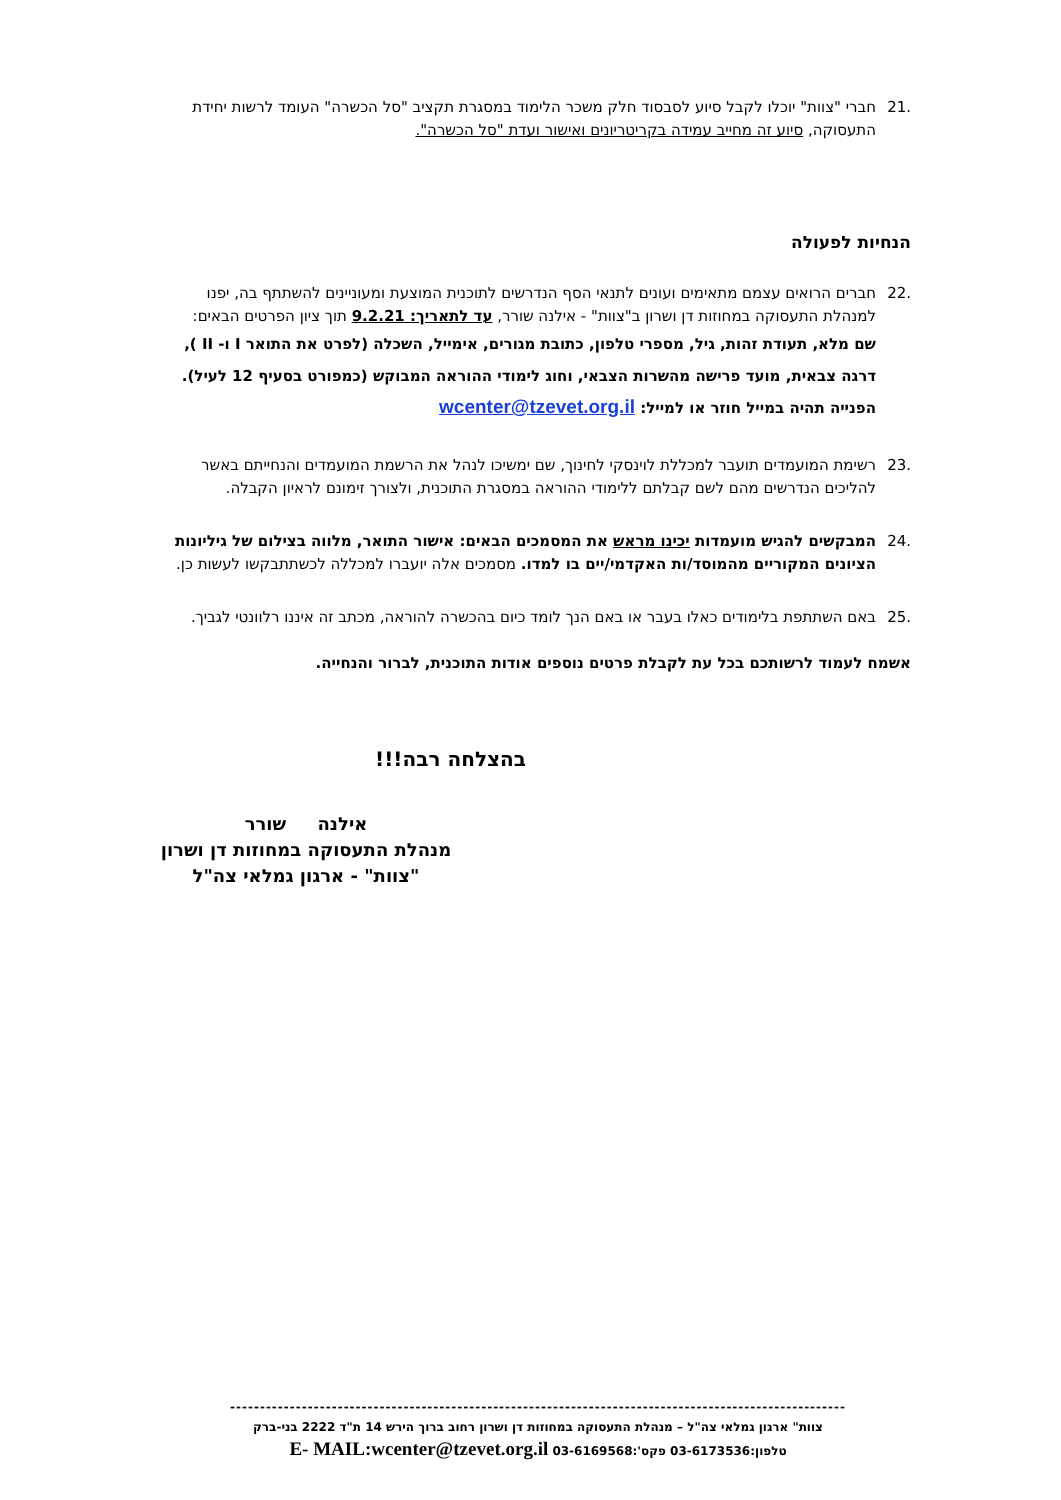.21 חברי "צוות" יוכלו לקבל סיוע לסבסוד חלק משכר הלימוד במסגרת תקציב "סל הכשרה" העומד לרשות יחידת התעסוקה, סיוע זה מחייב עמידה בקריטריונים ואישור ועדת "סל הכשרה".
הנחיות לפעולה
.22 חברים הרואים עצמם מתאימים ועונים לתנאי הסף הנדרשים לתוכנית המוצעת ומעוניינים להשתתף בה, יפנו למנהלת התעסוקה במחוזות דן ושרון ב"צוות" - אילנה שורר, עד לתאריך: 9.2.21 תוך ציון הפרטים הבאים:
שם מלא, תעודת זהות, גיל, מספרי טלפון, כתובת מגורים, אימייל, השכלה (לפרט את התואר I ו- II ), דרגה צבאית, מועד פרישה מהשרות הצבאי, וחוג לימודי ההוראה המבוקש (כמפורט בסעיף 12 לעיל). הפנייה תהיה במייל חוזר או למייל: wcenter@tzevet.org.il
.23 רשימת המועמדים תועבר למכללת לוינסקי לחינוך, שם ימשיכו לנהל את הרשמת המועמדים והנחייתם באשר להליכים הנדרשים מהם לשם קבלתם ללימודי ההוראה במסגרת התוכנית, ולצורך זימונם לראיון הקבלה.
.24 המבקשים להגיש מועמדות יכינו מראש את המסמכים הבאים: אישור התואר, מלווה בצילום של גיליונות הציונים המקוריים מהמוסד/ות האקדמי/יים בו למדו. מסמכים אלה יועברו למכללה לכשתתבקשו לעשות כן.
.25 באם השתתפת בלימודים כאלו בעבר או באם הנך לומד כיום בהכשרה להוראה, מכתב זה איננו רלוונטי לגביך.
אשמח לעמוד לרשותכם בכל עת לקבלת פרטים נוספים אודות התוכנית, לברור והנחייה.
בהצלחה רבה!!!
אילנה שורר
מנהלת התעסוקה במחוזות דן ושרון
"צוות" - ארגון גמלאי צה"ל
-------------------------------------------------------------------------------------------------------
צוות" ארגון גמלאי צה"ל – מנהלת התעסוקה במחוזות דן ושרון רחוב ברוך הירש 14 ת"ד 2222 בני-ברק
טלפון:03-6173536 פקס':03-6169568 E- MAIL:wcenter@tzevet.org.il